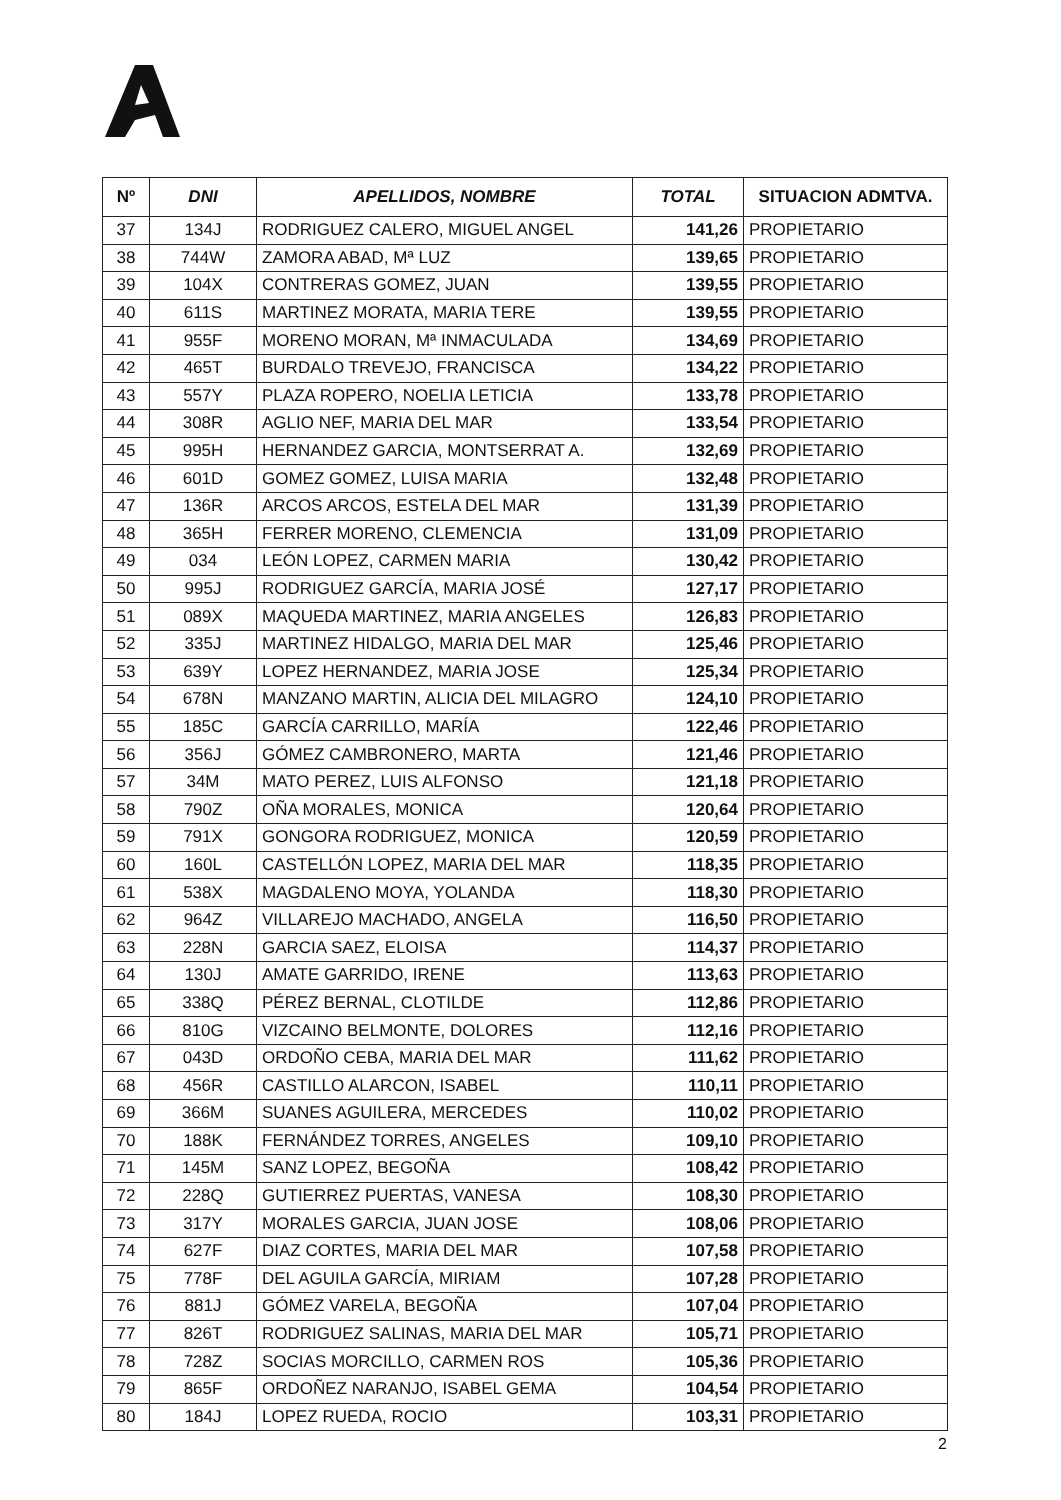| Nº | DNI | APELLIDOS, NOMBRE | TOTAL | SITUACION ADMTVA. |
| --- | --- | --- | --- | --- |
| 37 | 134J | RODRIGUEZ CALERO, MIGUEL ANGEL | 141,26 | PROPIETARIO |
| 38 | 744W | ZAMORA ABAD, Mª LUZ | 139,65 | PROPIETARIO |
| 39 | 104X | CONTRERAS GOMEZ, JUAN | 139,55 | PROPIETARIO |
| 40 | 611S | MARTINEZ MORATA, MARIA TERE | 139,55 | PROPIETARIO |
| 41 | 955F | MORENO MORAN, Mª INMACULADA | 134,69 | PROPIETARIO |
| 42 | 465T | BURDALO TREVEJO, FRANCISCA | 134,22 | PROPIETARIO |
| 43 | 557Y | PLAZA ROPERO, NOELIA LETICIA | 133,78 | PROPIETARIO |
| 44 | 308R | AGLIO NEF, MARIA DEL MAR | 133,54 | PROPIETARIO |
| 45 | 995H | HERNANDEZ GARCIA, MONTSERRAT A. | 132,69 | PROPIETARIO |
| 46 | 601D | GOMEZ GOMEZ, LUISA MARIA | 132,48 | PROPIETARIO |
| 47 | 136R | ARCOS ARCOS, ESTELA DEL MAR | 131,39 | PROPIETARIO |
| 48 | 365H | FERRER MORENO, CLEMENCIA | 131,09 | PROPIETARIO |
| 49 | 034 | LEÓN LOPEZ, CARMEN MARIA | 130,42 | PROPIETARIO |
| 50 | 995J | RODRIGUEZ GARCÍA, MARIA JOSÉ | 127,17 | PROPIETARIO |
| 51 | 089X | MAQUEDA MARTINEZ, MARIA ANGELES | 126,83 | PROPIETARIO |
| 52 | 335J | MARTINEZ HIDALGO, MARIA DEL MAR | 125,46 | PROPIETARIO |
| 53 | 639Y | LOPEZ HERNANDEZ, MARIA JOSE | 125,34 | PROPIETARIO |
| 54 | 678N | MANZANO MARTIN, ALICIA DEL MILAGRO | 124,10 | PROPIETARIO |
| 55 | 185C | GARCÍA CARRILLO, MARÍA | 122,46 | PROPIETARIO |
| 56 | 356J | GÓMEZ CAMBRONERO, MARTA | 121,46 | PROPIETARIO |
| 57 | 34M | MATO PEREZ, LUIS ALFONSO | 121,18 | PROPIETARIO |
| 58 | 790Z | OÑA MORALES, MONICA | 120,64 | PROPIETARIO |
| 59 | 791X | GONGORA RODRIGUEZ, MONICA | 120,59 | PROPIETARIO |
| 60 | 160L | CASTELLÓN LOPEZ, MARIA DEL MAR | 118,35 | PROPIETARIO |
| 61 | 538X | MAGDALENO MOYA, YOLANDA | 118,30 | PROPIETARIO |
| 62 | 964Z | VILLAREJO MACHADO, ANGELA | 116,50 | PROPIETARIO |
| 63 | 228N | GARCIA SAEZ, ELOISA | 114,37 | PROPIETARIO |
| 64 | 130J | AMATE GARRIDO, IRENE | 113,63 | PROPIETARIO |
| 65 | 338Q | PÉREZ BERNAL, CLOTILDE | 112,86 | PROPIETARIO |
| 66 | 810G | VIZCAINO BELMONTE, DOLORES | 112,16 | PROPIETARIO |
| 67 | 043D | ORDOÑO CEBA, MARIA DEL MAR | 111,62 | PROPIETARIO |
| 68 | 456R | CASTILLO ALARCON, ISABEL | 110,11 | PROPIETARIO |
| 69 | 366M | SUANES AGUILERA, MERCEDES | 110,02 | PROPIETARIO |
| 70 | 188K | FERNÁNDEZ TORRES, ANGELES | 109,10 | PROPIETARIO |
| 71 | 145M | SANZ LOPEZ, BEGOÑA | 108,42 | PROPIETARIO |
| 72 | 228Q | GUTIERREZ PUERTAS, VANESA | 108,30 | PROPIETARIO |
| 73 | 317Y | MORALES GARCIA, JUAN JOSE | 108,06 | PROPIETARIO |
| 74 | 627F | DIAZ CORTES, MARIA DEL MAR | 107,58 | PROPIETARIO |
| 75 | 778F | DEL AGUILA GARCÍA, MIRIAM | 107,28 | PROPIETARIO |
| 76 | 881J | GÓMEZ VARELA, BEGOÑA | 107,04 | PROPIETARIO |
| 77 | 826T | RODRIGUEZ SALINAS, MARIA DEL MAR | 105,71 | PROPIETARIO |
| 78 | 728Z | SOCIAS MORCILLO, CARMEN ROS | 105,36 | PROPIETARIO |
| 79 | 865F | ORDOÑEZ NARANJO, ISABEL GEMA | 104,54 | PROPIETARIO |
| 80 | 184J | LOPEZ RUEDA, ROCIO | 103,31 | PROPIETARIO |
2